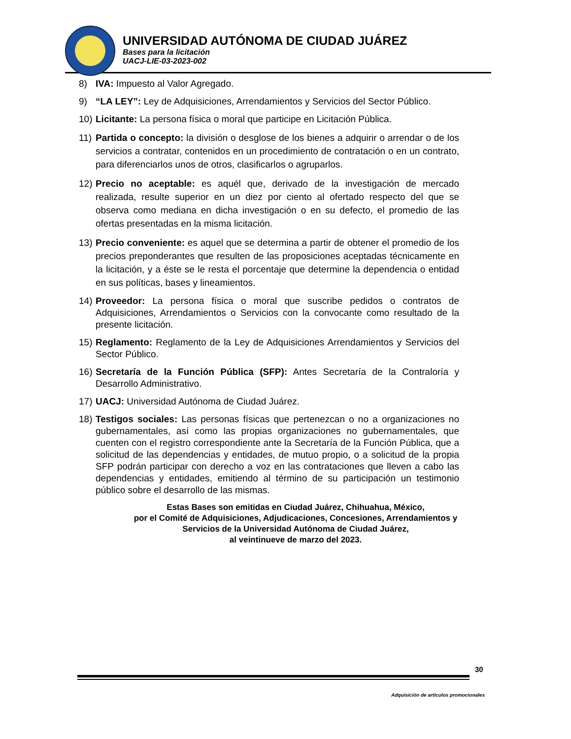UNIVERSIDAD AUTÓNOMA DE CIUDAD JUÁREZ
Bases para la licitación
UACJ-LIE-03-2023-002
8) IVA: Impuesto al Valor Agregado.
9) “LA LEY”: Ley de Adquisiciones, Arrendamientos y Servicios del Sector Público.
10) Licitante: La persona física o moral que participe en Licitación Pública.
11) Partida o concepto: la división o desglose de los bienes a adquirir o arrendar o de los servicios a contratar, contenidos en un procedimiento de contratación o en un contrato, para diferenciarlos unos de otros, clasificarlos o agruparlos.
12) Precio no aceptable: es aquél que, derivado de la investigación de mercado realizada, resulte superior en un diez por ciento al ofertado respecto del que se observa como mediana en dicha investigación o en su defecto, el promedio de las ofertas presentadas en la misma licitación.
13) Precio conveniente: es aquel que se determina a partir de obtener el promedio de los precios preponderantes que resulten de las proposiciones aceptadas técnicamente en la licitación, y a éste se le resta el porcentaje que determine la dependencia o entidad en sus políticas, bases y lineamientos.
14) Proveedor: La persona física o moral que suscribe pedidos o contratos de Adquisiciones, Arrendamientos o Servicios con la convocante como resultado de la presente licitación.
15) Reglamento: Reglamento de la Ley de Adquisiciones Arrendamientos y Servicios del Sector Público.
16) Secretaría de la Función Pública (SFP): Antes Secretaría de la Contraloría y Desarrollo Administrativo.
17) UACJ: Universidad Autónoma de Ciudad Juárez.
18) Testigos sociales: Las personas físicas que pertenezcan o no a organizaciones no gubernamentales, así como las propias organizaciones no gubernamentales, que cuenten con el registro correspondiente ante la Secretaría de la Función Pública, que a solicitud de las dependencias y entidades, de mutuo propio, o a solicitud de la propia SFP podrán participar con derecho a voz en las contrataciones que lleven a cabo las dependencias y entidades, emitiendo al término de su participación un testimonio público sobre el desarrollo de las mismas.
Estas Bases son emitidas en Ciudad Juárez, Chihuahua, México,
por el Comité de Adquisiciones, Adjudicaciones, Concesiones, Arrendamientos y
Servicios de la Universidad Autónoma de Ciudad Juárez,
al veintinueve de marzo del 2023.
30
Adquisición de artículos promocionales